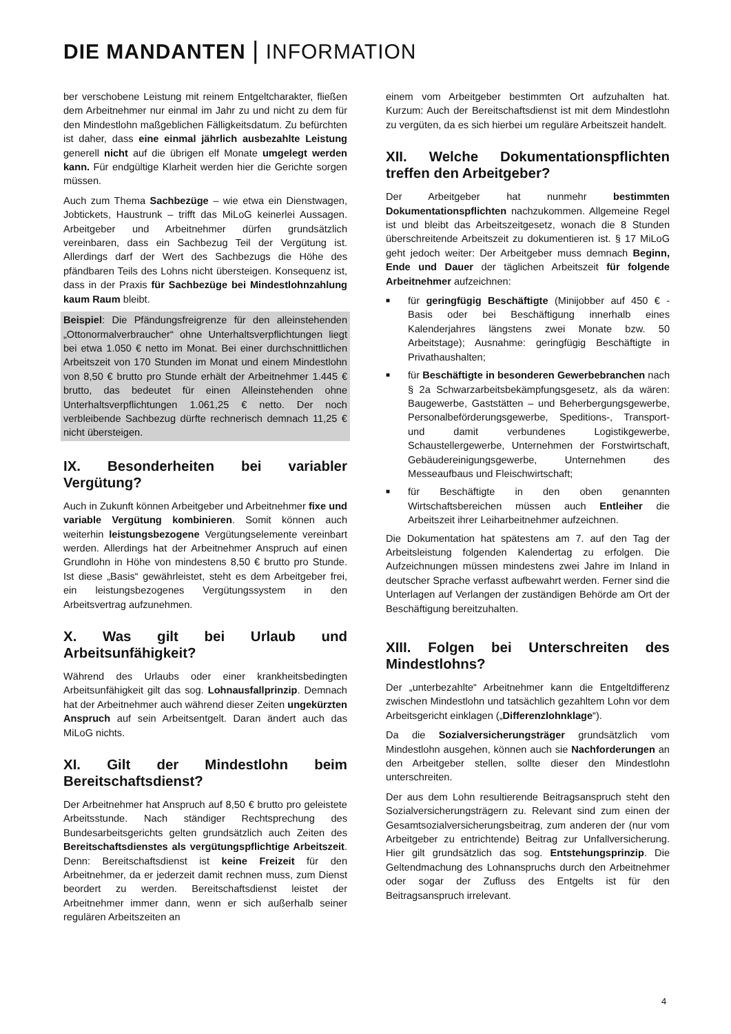DIE MANDANTEN | INFORMATION
ber verschobene Leistung mit reinem Entgeltcharakter, fließen dem Arbeitnehmer nur einmal im Jahr zu und nicht zu dem für den Mindestlohn maßgeblichen Fälligkeitsdatum. Zu befürchten ist daher, dass eine einmal jährlich ausbezahlte Leistung generell nicht auf die übrigen elf Monate umgelegt werden kann. Für endgültige Klarheit werden hier die Gerichte sorgen müssen.
Auch zum Thema Sachbezüge – wie etwa ein Dienstwagen, Jobtickets, Haustrunk – trifft das MiLoG keinerlei Aussagen. Arbeitgeber und Arbeitnehmer dürfen grundsätzlich vereinbaren, dass ein Sachbezug Teil der Vergütung ist. Allerdings darf der Wert des Sachbezugs die Höhe des pfändbaren Teils des Lohns nicht übersteigen. Konsequenz ist, dass in der Praxis für Sachbezüge bei Mindestlohnzahlung kaum Raum bleibt.
Beispiel: Die Pfändungsfreigrenze für den alleinstehenden „Ottonormalverbraucher“ ohne Unterhaltsverpflichtungen liegt bei etwa 1.050 € netto im Monat. Bei einer durchschnittlichen Arbeitszeit von 170 Stunden im Monat und einem Mindestlohn von 8,50 € brutto pro Stunde erhält der Arbeitnehmer 1.445 € brutto, das bedeutet für einen Alleinstehenden ohne Unterhaltsverpflichtungen 1.061,25 € netto. Der noch verbleibende Sachbezug dürfte rechnerisch demnach 11,25 € nicht übersteigen.
IX. Besonderheiten bei variabler Vergütung?
Auch in Zukunft können Arbeitgeber und Arbeitnehmer fixe und variable Vergütung kombinieren. Somit können auch weiterhin leistungsbezogene Vergütungselemente vereinbart werden. Allerdings hat der Arbeitnehmer Anspruch auf einen Grundlohn in Höhe von mindestens 8,50 € brutto pro Stunde. Ist diese „Basis“ gewährleistet, steht es dem Arbeitgeber frei, ein leistungsbezogenes Vergütungssystem in den Arbeitsvertrag aufzunehmen.
X. Was gilt bei Urlaub und Arbeitsunfähigkeit?
Während des Urlaubs oder einer krankheitsbedingten Arbeitsunfähigkeit gilt das sog. Lohnausfallprinzip. Demnach hat der Arbeitnehmer auch während dieser Zeiten ungekürzten Anspruch auf sein Arbeitsentgelt. Daran ändert auch das MiLoG nichts.
XI. Gilt der Mindestlohn beim Bereitschaftsdienst?
Der Arbeitnehmer hat Anspruch auf 8,50 € brutto pro geleistete Arbeitsstunde. Nach ständiger Rechtsprechung des Bundesarbeitsgerichts gelten grundsätzlich auch Zeiten des Bereitschaftsdienstes als vergütungspflichtige Arbeitszeit. Denn: Bereitschaftsdienst ist keine Freizeit für den Arbeitnehmer, da er jederzeit damit rechnen muss, zum Dienst beordert zu werden. Bereitschaftsdienst leistet der Arbeitnehmer immer dann, wenn er sich außerhalb seiner regulären Arbeitszeiten an
einem vom Arbeitgeber bestimmten Ort aufzuhalten hat. Kurzum: Auch der Bereitschaftsdienst ist mit dem Mindestlohn zu vergüten, da es sich hierbei um reguläre Arbeitszeit handelt.
XII. Welche Dokumentationspflichten treffen den Arbeitgeber?
Der Arbeitgeber hat nunmehr bestimmten Dokumentationspflichten nachzukommen. Allgemeine Regel ist und bleibt das Arbeitszeitgesetz, wonach die 8 Stunden überschreitende Arbeitszeit zu dokumentieren ist. § 17 MiLoG geht jedoch weiter: Der Arbeitgeber muss demnach Beginn, Ende und Dauer der täglichen Arbeitszeit für folgende Arbeitnehmer aufzeichnen:
■ für geringfügig Beschäftigte (Minijobber auf 450 € - Basis oder bei Beschäftigung innerhalb eines Kalenderjahres längstens zwei Monate bzw. 50 Arbeitstage); Ausnahme: geringfügig Beschäftigte in Privathaushalten;
■ für Beschäftigte in besonderen Gewerbebranchen nach § 2a Schwarzarbeitsbekämpfungsgesetz, als da wären: Baugewerbe, Gaststätten – und Beherbergungsgewerbe, Personalbeförderungsgewerbe, Speditions-, Transport- und damit verbundenes Logistikgewerbe, Schaustellergewerbe, Unternehmen der Forstwirtschaft, Gebäudereinigungsgewerbe, Unternehmen des Messeaufbaus und Fleischwirtschaft;
■ für Beschäftigte in den oben genannten Wirtschaftsbereichen müssen auch Entleiher die Arbeitszeit ihrer Leiharbeitnehmer aufzeichnen.
Die Dokumentation hat spätestens am 7. auf den Tag der Arbeitsleistung folgenden Kalendertag zu erfolgen. Die Aufzeichnungen müssen mindestens zwei Jahre im Inland in deutscher Sprache verfasst aufbewahrt werden. Ferner sind die Unterlagen auf Verlangen der zuständigen Behörde am Ort der Beschäftigung bereitzuhalten.
XIII. Folgen bei Unterschreiten des Mindestlohns?
Der „unterbezahlte“ Arbeitnehmer kann die Entgeltdifferenz zwischen Mindestlohn und tatsächlich gezahltem Lohn vor dem Arbeitsgericht einklagen („Differenzlohnklage“).
Da die Sozialversicherungsträger grundsätzlich vom Mindestlohn ausgehen, können auch sie Nachforderungen an den Arbeitgeber stellen, sollte dieser den Mindestlohn unterschreiten.
Der aus dem Lohn resultierende Beitragsanspruch steht den Sozialversicherungsträgern zu. Relevant sind zum einen der Gesamtsozialversicherungsbeitrag, zum anderen der (nur vom Arbeitgeber zu entrichtende) Beitrag zur Unfallversicherung. Hier gilt grundsätzlich das sog. Entstehungsprinzip. Die Geltendmachung des Lohnanspruchs durch den Arbeitnehmer oder sogar der Zufluss des Entgelts ist für den Beitragsanspruch irrelevant.
4